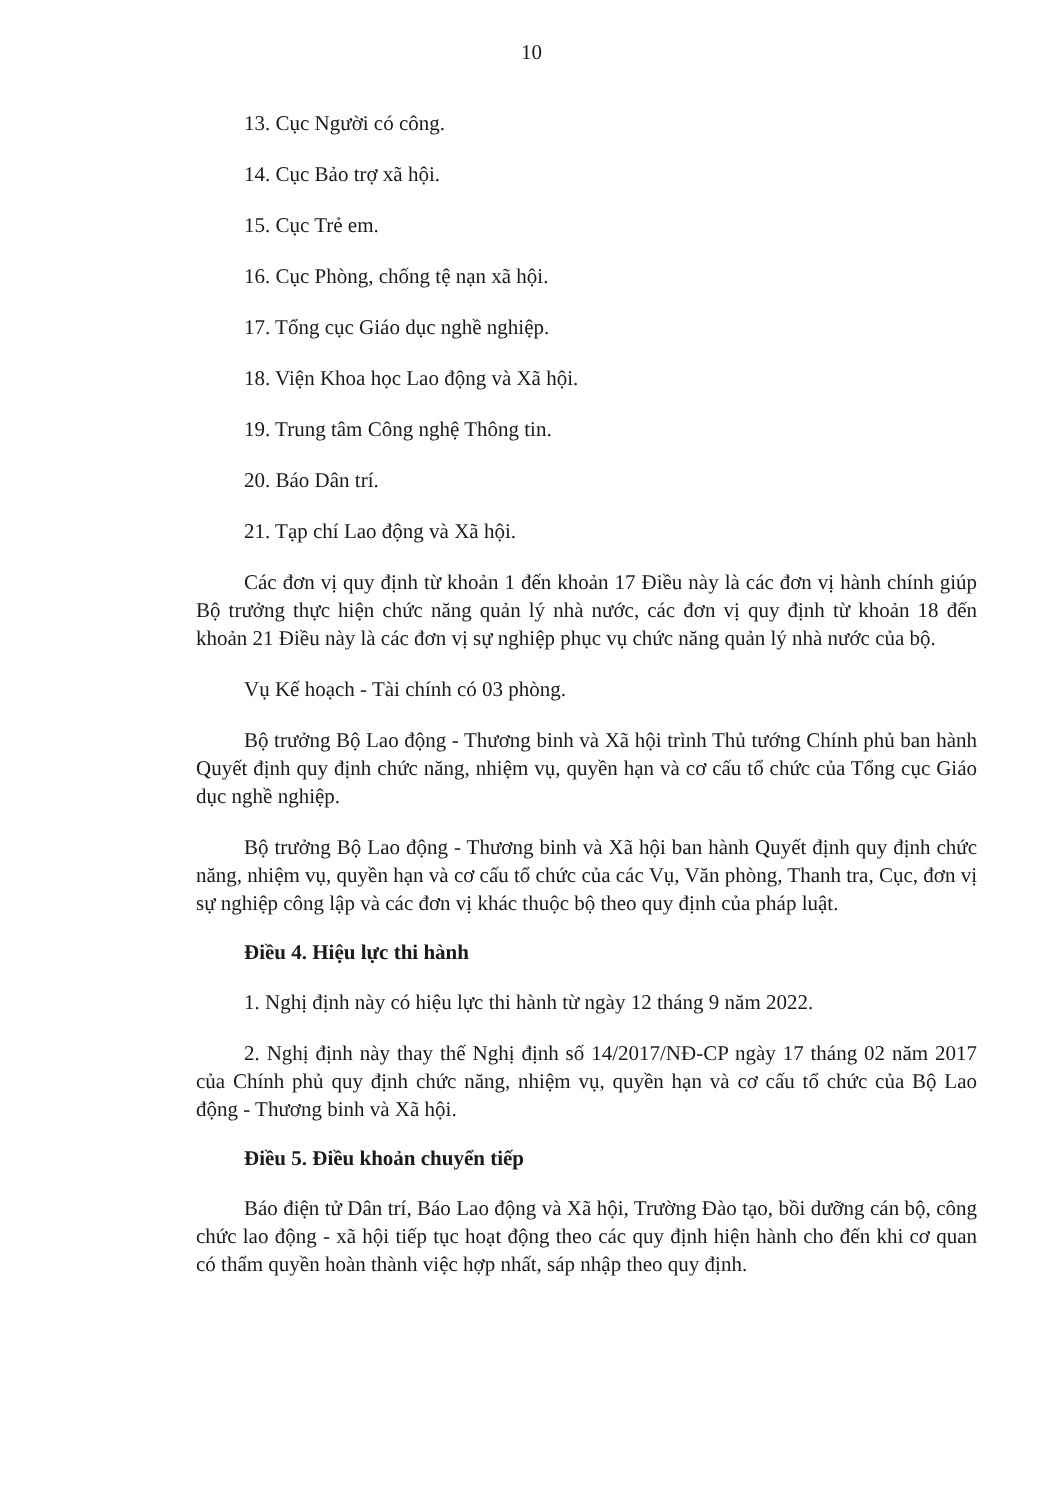10
13. Cục Người có công.
14. Cục Bảo trợ xã hội.
15. Cục Trẻ em.
16. Cục Phòng, chống tệ nạn xã hội.
17. Tổng cục Giáo dục nghề nghiệp.
18. Viện Khoa học Lao động và Xã hội.
19. Trung tâm Công nghệ Thông tin.
20. Báo Dân trí.
21. Tạp chí Lao động và Xã hội.
Các đơn vị quy định từ khoản 1 đến khoản 17 Điều này là các đơn vị hành chính giúp Bộ trưởng thực hiện chức năng quản lý nhà nước, các đơn vị quy định từ khoản 18 đến khoản 21 Điều này là các đơn vị sự nghiệp phục vụ chức năng quản lý nhà nước của bộ.
Vụ Kế hoạch - Tài chính có 03 phòng.
Bộ trưởng Bộ Lao động - Thương binh và Xã hội trình Thủ tướng Chính phủ ban hành Quyết định quy định chức năng, nhiệm vụ, quyền hạn và cơ cấu tổ chức của Tổng cục Giáo dục nghề nghiệp.
Bộ trưởng Bộ Lao động - Thương binh và Xã hội ban hành Quyết định quy định chức năng, nhiệm vụ, quyền hạn và cơ cấu tổ chức của các Vụ, Văn phòng, Thanh tra, Cục, đơn vị sự nghiệp công lập và các đơn vị khác thuộc bộ theo quy định của pháp luật.
Điều 4. Hiệu lực thi hành
1. Nghị định này có hiệu lực thi hành từ ngày 12 tháng 9 năm 2022.
2. Nghị định này thay thế Nghị định số 14/2017/NĐ-CP ngày 17 tháng 02 năm 2017 của Chính phủ quy định chức năng, nhiệm vụ, quyền hạn và cơ cấu tổ chức của Bộ Lao động - Thương binh và Xã hội.
Điều 5. Điều khoản chuyển tiếp
Báo điện tử Dân trí, Báo Lao động và Xã hội, Trường Đào tạo, bồi dưỡng cán bộ, công chức lao động - xã hội tiếp tục hoạt động theo các quy định hiện hành cho đến khi cơ quan có thẩm quyền hoàn thành việc hợp nhất, sáp nhập theo quy định.